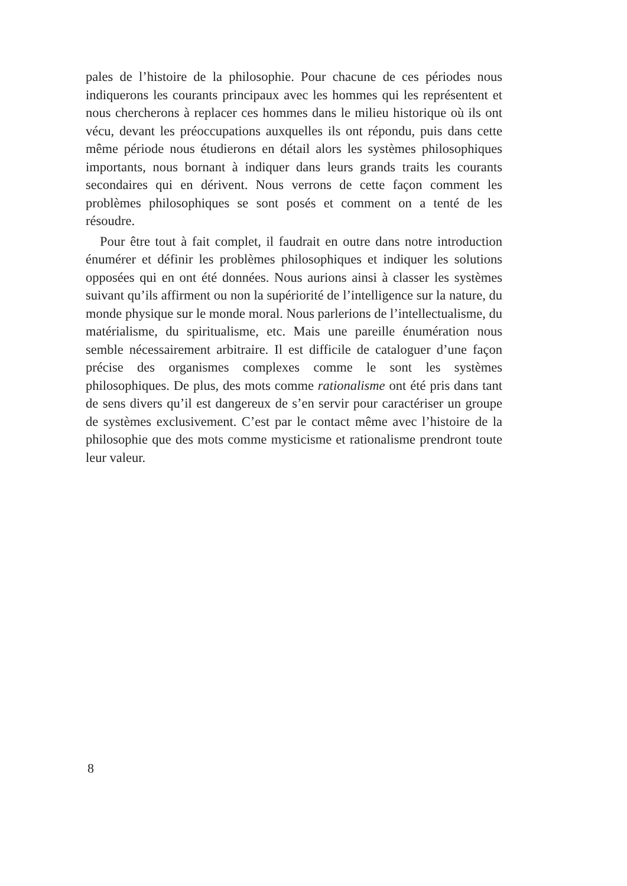pales de l’histoire de la philosophie. Pour chacune de ces périodes nous indiquerons les courants principaux avec les hommes qui les représentent et nous chercherons à replacer ces hommes dans le milieu historique où ils ont vécu, devant les préoccupations auxquelles ils ont répondu, puis dans cette même période nous étudierons en détail alors les systèmes philosophiques importants, nous bornant à indiquer dans leurs grands traits les courants secondaires qui en dérivent. Nous verrons de cette façon comment les problèmes philosophiques se sont posés et comment on a tenté de les résoudre.
Pour être tout à fait complet, il faudrait en outre dans notre introduction énumérer et définir les problèmes philosophiques et indiquer les solutions opposées qui en ont été données. Nous aurions ainsi à classer les systèmes suivant qu’ils affirment ou non la supériorité de l’intelligence sur la nature, du monde physique sur le monde moral. Nous parlerions de l’intellectualisme, du matérialisme, du spiritualisme, etc. Mais une pareille énumération nous semble nécessairement arbitraire. Il est difficile de cataloguer d’une façon précise des organismes complexes comme le sont les systèmes philosophiques. De plus, des mots comme rationalisme ont été pris dans tant de sens divers qu’il est dangereux de s’en servir pour caractériser un groupe de systèmes exclusivement. C’est par le contact même avec l’histoire de la philosophie que des mots comme mysticisme et rationalisme prendront toute leur valeur.
8